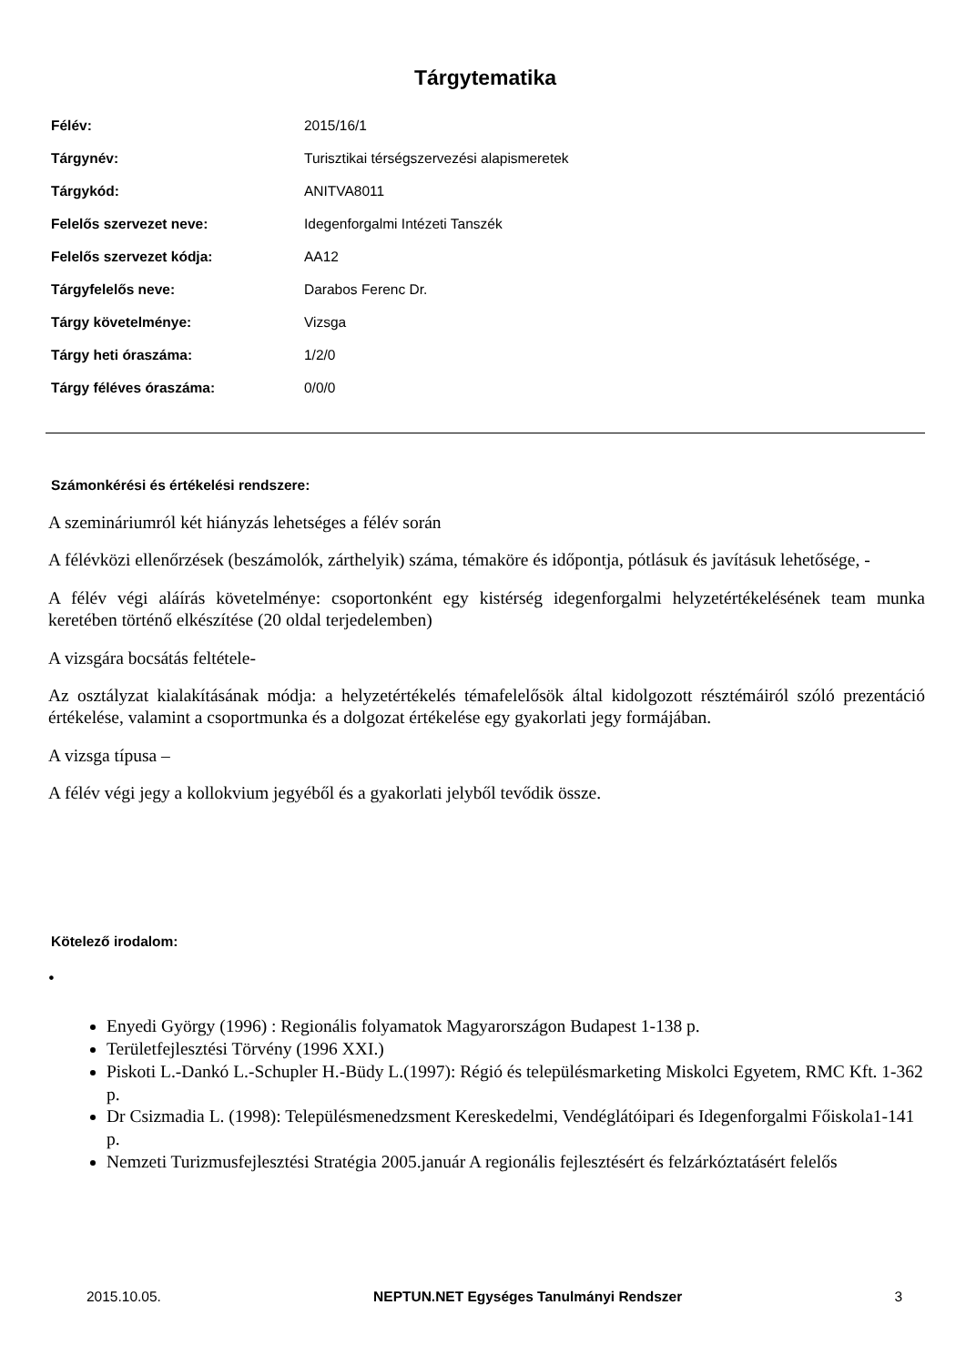Tárgytematika
| Félév: | 2015/16/1 |
| Tárgynév: | Turisztikai térségszervezési alapismeretek |
| Tárgykód: | ANITVA8011 |
| Felelős szervezet neve: | Idegenforgalmi Intézeti Tanszék |
| Felelős szervezet kódja: | AA12 |
| Tárgyfelelős neve: | Darabos Ferenc Dr. |
| Tárgy követelménye: | Vizsga |
| Tárgy heti óraszáma: | 1/2/0 |
| Tárgy féléves óraszáma: | 0/0/0 |
Számonkérési és értékelési rendszere:
A szemináriumról két hiányzás lehetséges a félév során
A félévközi ellenőrzések (beszámolók, zárthelyik) száma, témaköre és időpontja, pótlásuk és javításuk lehetősége, -
A félév végi aláírás követelménye: csoportonként egy kistérség idegenforgalmi helyzetértékelésének team munka keretében történő elkészítése (20 oldal terjedelemben)
A vizsgára bocsátás feltétele-
Az osztályzat kialakításának módja: a helyzetértékelés témafelelősök által kidolgozott résztémáiról szóló prezentáció értékelése, valamint a csoportmunka és a dolgozat értékelése egy gyakorlati jegy formájában.
A vizsga típusa –
A félév végi jegy a kollokvium jegyéből és a gyakorlati jelyből tevődik össze.
Kötelező irodalom:
•
Enyedi György (1996) : Regionális folyamatok Magyarországon Budapest 1-138 p.
Területfejlesztési Törvény (1996 XXI.)
Piskoti L.-Dankó L.-Schupler H.-Büdy L.(1997): Régió és településmarketing Miskolci Egyetem, RMC Kft. 1-362 p.
Dr Csizmadia L. (1998): Településmenedzsment Kereskedelmi, Vendéglátóipari és Idegenforgalmi Főiskola1-141 p.
Nemzeti Turizmusfejlesztési Stratégia 2005.január A regionális fejlesztésért és felzárkóztatásért felelős
2015.10.05. NEPTUN.NET Egységes Tanulmányi Rendszer 3